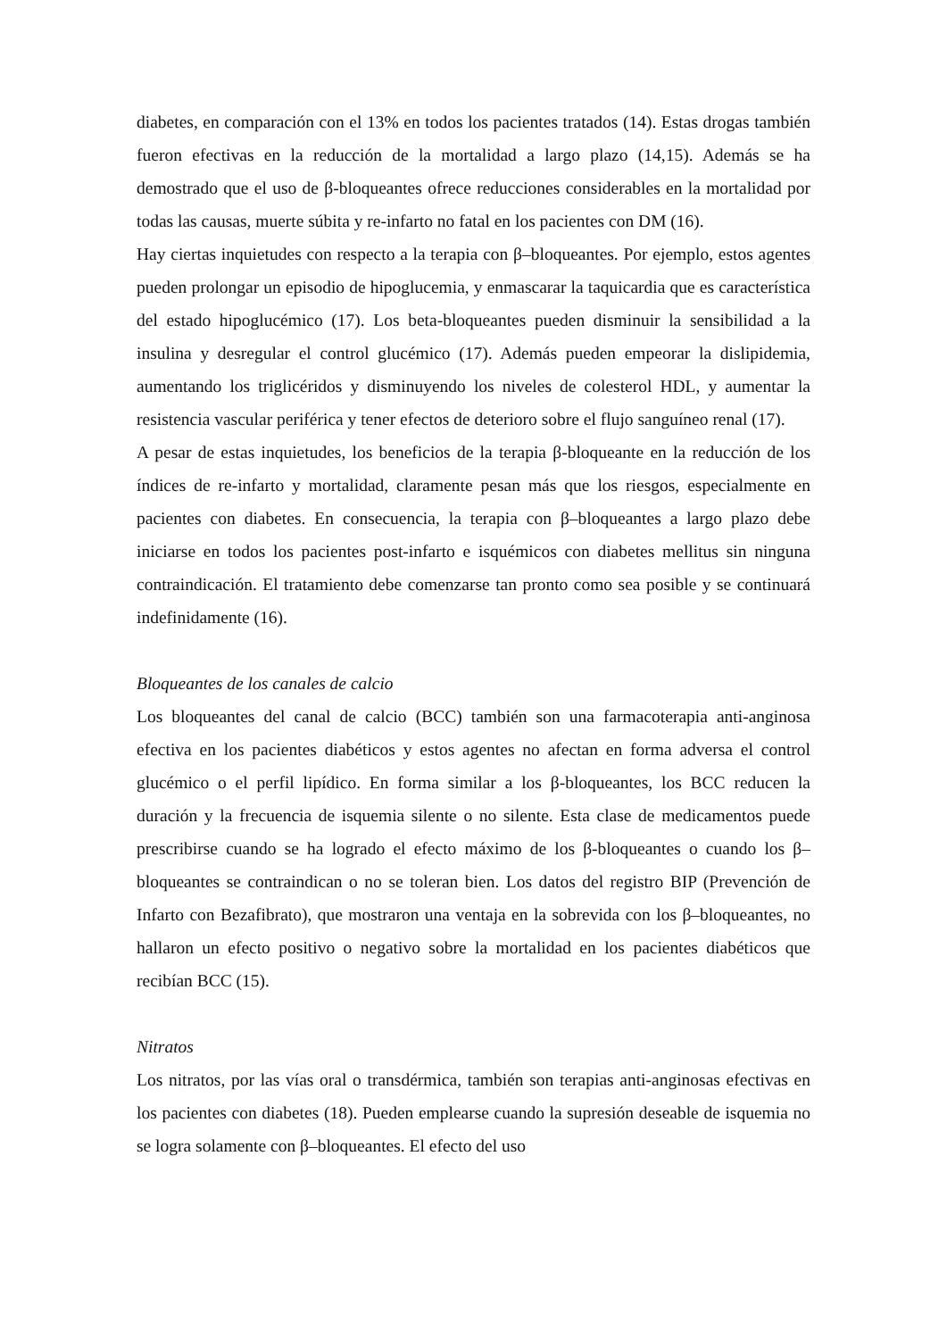diabetes, en comparación con el 13% en todos los pacientes tratados (14). Estas drogas también fueron efectivas en la reducción de la mortalidad a largo plazo (14,15). Además se ha demostrado que el uso de β-bloqueantes ofrece reducciones considerables en la mortalidad por todas las causas, muerte súbita y re-infarto no fatal en los pacientes con DM (16).
Hay ciertas inquietudes con respecto a la terapia con β–bloqueantes. Por ejemplo, estos agentes pueden prolongar un episodio de hipoglucemia, y enmascarar la taquicardia que es característica del estado hipoglucémico (17). Los beta-bloqueantes pueden disminuir la sensibilidad a la insulina y desregular el control glucémico (17). Además pueden empeorar la dislipidemia, aumentando los triglicéridos y disminuyendo los niveles de colesterol HDL, y aumentar la resistencia vascular periférica y tener efectos de deterioro sobre el flujo sanguíneo renal (17).
A pesar de estas inquietudes, los beneficios de la terapia β-bloqueante en la reducción de los índices de re-infarto y mortalidad, claramente pesan más que los riesgos, especialmente en pacientes con diabetes. En consecuencia, la terapia con β–bloqueantes a largo plazo debe iniciarse en todos los pacientes post-infarto e isquémicos con diabetes mellitus sin ninguna contraindicación. El tratamiento debe comenzarse tan pronto como sea posible y se continuará indefinidamente (16).
Bloqueantes de los canales de calcio
Los bloqueantes del canal de calcio (BCC) también son una farmacoterapia anti-anginosa efectiva en los pacientes diabéticos y estos agentes no afectan en forma adversa el control glucémico o el perfil lipídico. En forma similar a los β-bloqueantes, los BCC reducen la duración y la frecuencia de isquemia silente o no silente. Esta clase de medicamentos puede prescribirse cuando se ha logrado el efecto máximo de los β-bloqueantes o cuando los β–bloqueantes se contraindican o no se toleran bien. Los datos del registro BIP (Prevención de Infarto con Bezafibrato), que mostraron una ventaja en la sobrevida con los β–bloqueantes, no hallaron un efecto positivo o negativo sobre la mortalidad en los pacientes diabéticos que recibían BCC (15).
Nitratos
Los nitratos, por las vías oral o transdérmica, también son terapias anti-anginosas efectivas en los pacientes con diabetes (18). Pueden emplearse cuando la supresión deseable de isquemia no se logra solamente con β–bloqueantes. El efecto del uso